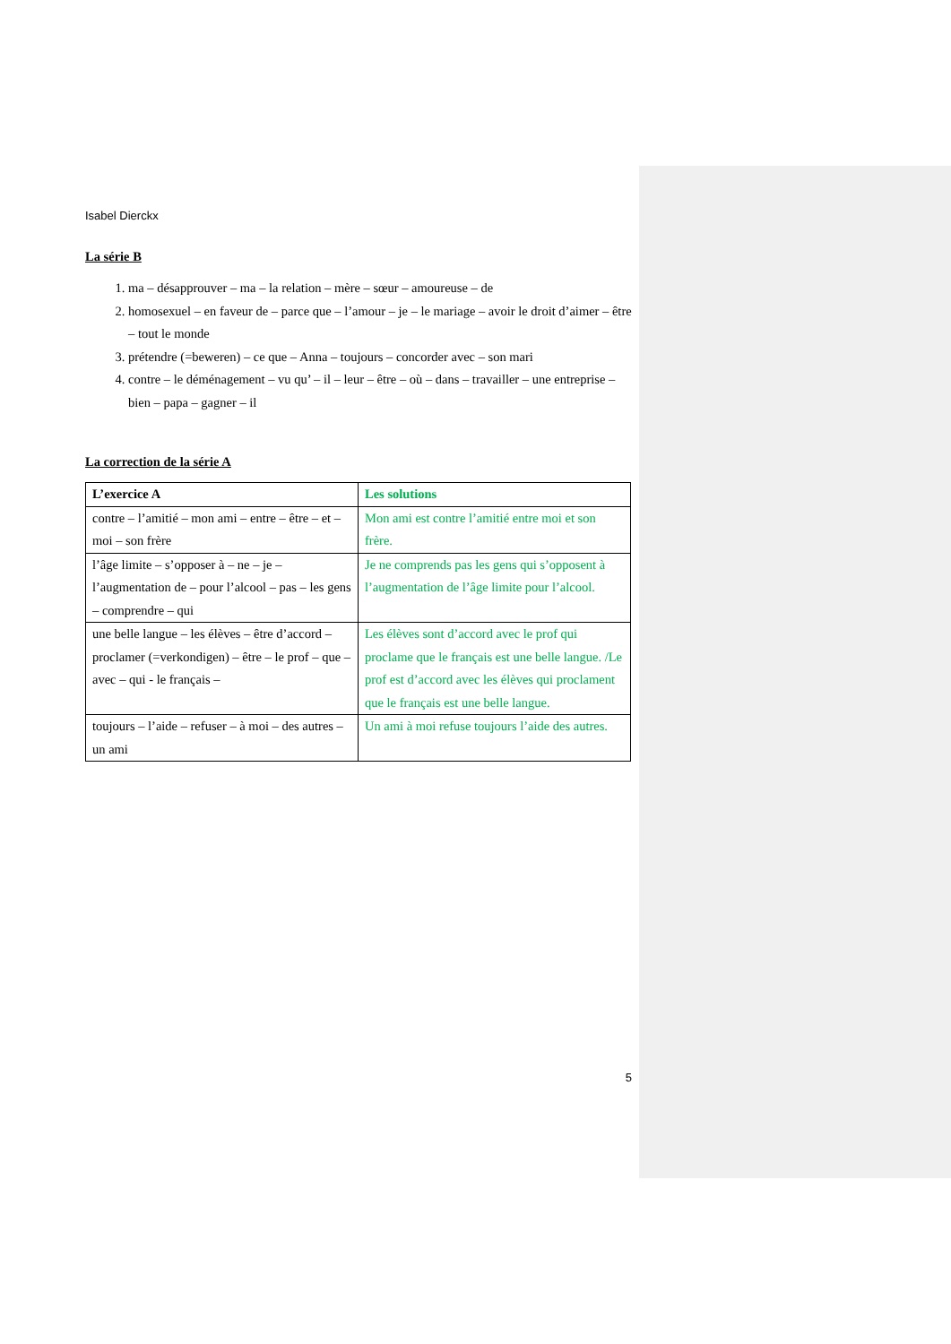Isabel Dierckx
La série B
1. ma – désapprouver – ma – la relation – mère – sœur – amoureuse – de
2. homosexuel – en faveur de – parce que – l’amour – je – le mariage – avoir le droit d’aimer – être – tout le monde
3. prétendre (=beweren) – ce que – Anna – toujours – concorder avec – son mari
4. contre – le déménagement – vu qu’ – il – leur – être – où – dans – travailler – une entreprise – bien – papa – gagner – il
La correction de la série A
| L’exercice A | Les solutions |
| --- | --- |
| contre – l’amitié – mon ami – entre – être – et – moi – son frère | Mon ami est contre l’amitié entre moi et son frère. |
| l’âge limite – s’opposer à – ne – je – l’augmentation de – pour l’alcool – pas – les gens – comprendre – qui | Je ne comprends pas les gens qui s’opposent à l’augmentation de l’âge limite pour l’alcool. |
| une belle langue – les élèves – être d’accord – proclamer (=verkondigen) – être – le prof – que – avec – qui - le français – | Les élèves sont d’accord avec le prof qui proclame que le français est une belle langue. /Le prof est d’accord avec les élèves qui proclament que le français est une belle langue. |
| toujours – l’aide – refuser – à moi – des autres – un ami | Un ami à moi refuse toujours l’aide des autres. |
5